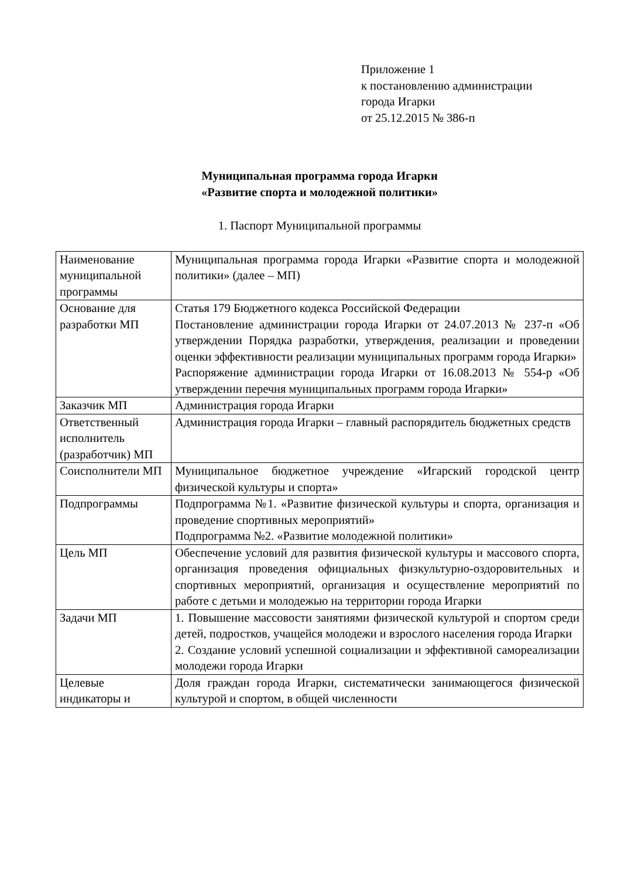Приложение 1
к постановлению администрации
города Игарки
от 25.12.2015 № 386-п
Муниципальная программа города Игарки
«Развитие спорта и молодежной политики»
1. Паспорт Муниципальной программы
| Наименование муниципальной программы | Муниципальная программа города Игарки «Развитие спорта и молодежной политики» (далее – МП) |
| Основание для разработки МП | Статья 179 Бюджетного кодекса Российской Федерации Постановление администрации города Игарки от 24.07.2013 № 237-п «Об утверждении Порядка разработки, утверждения, реализации и проведении оценки эффективности реализации муниципальных программ города Игарки» Распоряжение администрации города Игарки от 16.08.2013 № 554-р «Об утверждении перечня муниципальных программ города Игарки» |
| Заказчик МП | Администрация города Игарки |
| Ответственный исполнитель (разработчик) МП | Администрация города Игарки – главный распорядитель бюджетных средств |
| Соисполнители МП | Муниципальное бюджетное учреждение «Игарский городской центр физической культуры и спорта» |
| Подпрограммы | Подпрограмма №1. «Развитие физической культуры и спорта, организация и проведение спортивных мероприятий» Подпрограмма №2. «Развитие молодежной политики» |
| Цель МП | Обеспечение условий для развития физической культуры и массового спорта, организация проведения официальных физкультурно-оздоровительных и спортивных мероприятий, организация и осуществление мероприятий по работе с детьми и молодежью на территории города Игарки |
| Задачи МП | 1. Повышение массовости занятиями физической культурой и спортом среди детей, подростков, учащейся молодежи и взрослого населения города Игарки 2. Создание условий успешной социализации и эффективной самореализации молодежи города Игарки |
| Целевые индикаторы и | Доля граждан города Игарки, систематически занимающегося физической культурой и спортом, в общей численности |